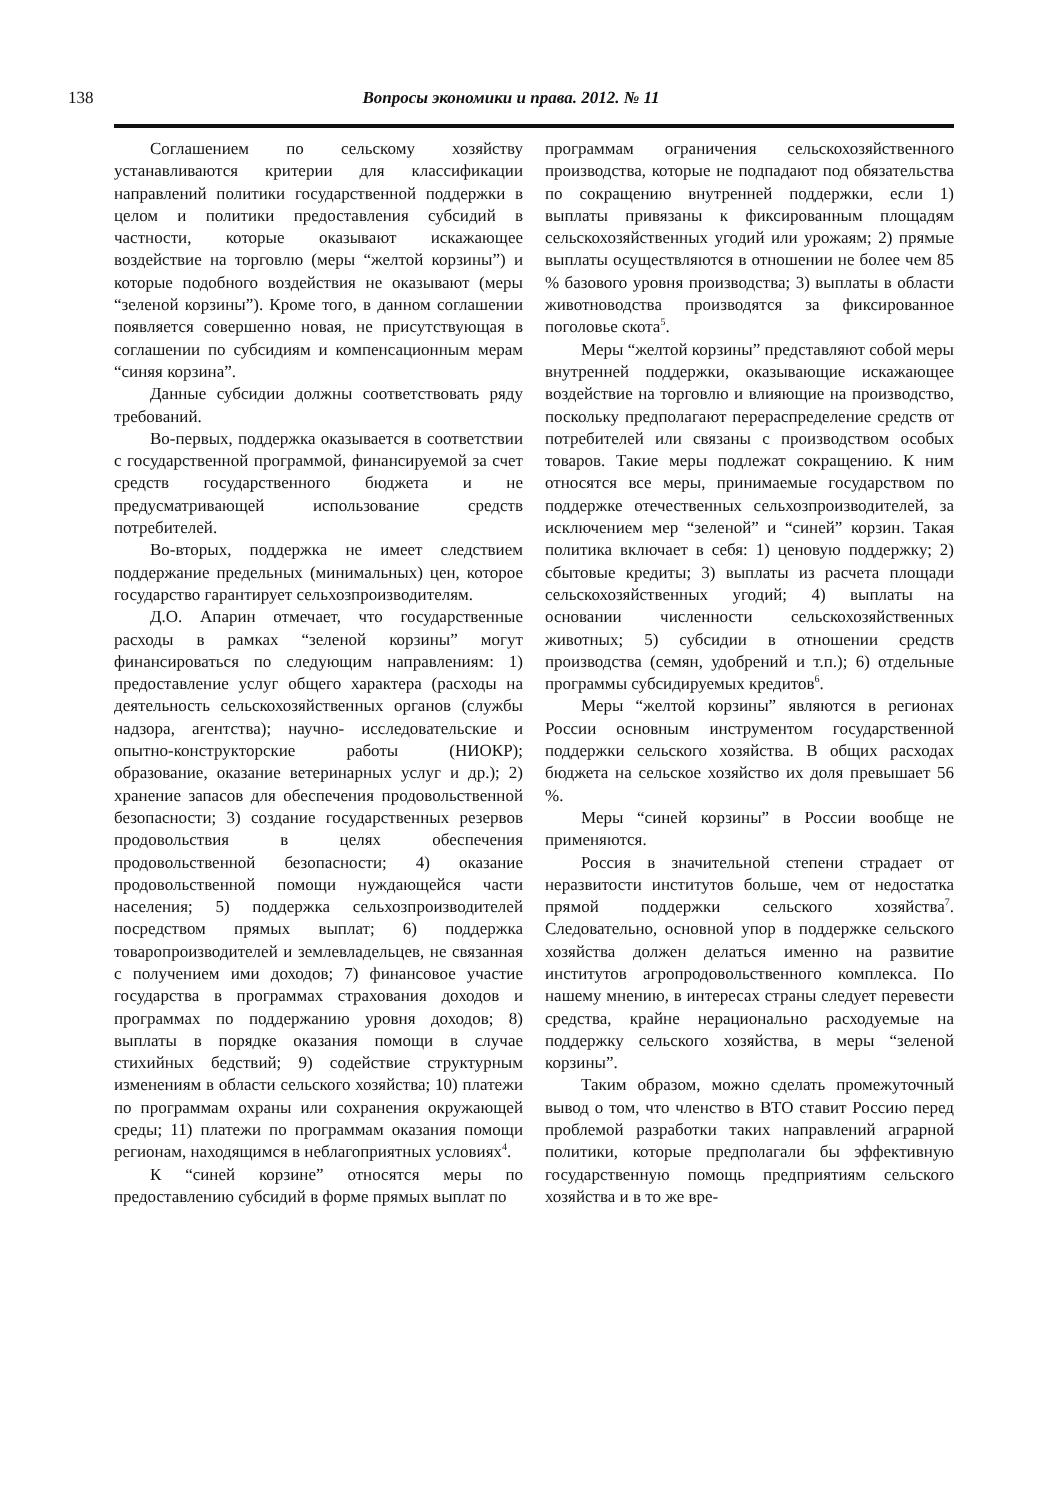138
Вопросы экономики и права. 2012. № 11
Соглашением по сельскому хозяйству устанавливаются критерии для классификации направлений политики государственной поддержки в целом и политики предоставления субсидий в частности, которые оказывают искажающее воздействие на торговлю (меры “желтой корзины”) и которые подобного воздействия не оказывают (меры “зеленой корзины”). Кроме того, в данном соглашении появляется совершенно новая, не присутствующая в соглашении по субсидиям и компенсационным мерам “синяя корзина”.
Данные субсидии должны соответствовать ряду требований.
Во-первых, поддержка оказывается в соответствии с государственной программой, финансируемой за счет средств государственного бюджета и не предусматривающей использование средств потребителей.
Во-вторых, поддержка не имеет следствием поддержание предельных (минимальных) цен, которое государство гарантирует сельхозпроизводителям.
Д.О. Апарин отмечает, что государственные расходы в рамках “зеленой корзины” могут финансироваться по следующим направлениям: 1) предоставление услуг общего характера (расходы на деятельность сельскохозяйственных органов (службы надзора, агентства); научно- исследовательские и опытно-конструкторские работы (НИОКР); образование, оказание ветеринарных услуг и др.); 2) хранение запасов для обеспечения продовольственной безопасности; 3) создание государственных резервов продовольствия в целях обеспечения продовольственной безопасности; 4) оказание продовольственной помощи нуждающейся части населения; 5) поддержка сельхозпроизводителей посредством прямых выплат; 6) поддержка товаропроизводителей и землевладельцев, не связанная с получением ими доходов; 7) финансовое участие государства в программах страхования доходов и программах по поддержанию уровня доходов; 8) выплаты в порядке оказания помощи в случае стихийных бедствий; 9) содействие структурным изменениям в области сельского хозяйства; 10) платежи по программам охраны или сохранения окружающей среды; 11) платежи по программам оказания помощи регионам, находящимся в неблагоприятных условиях<sup>4</sup>.
К “синей корзине” относятся меры по предоставлению субсидий в форме прямых выплат по
программам ограничения сельскохозяйственного производства, которые не подпадают под обязательства по сокращению внутренней поддержки, если 1) выплаты привязаны к фиксированным площадям сельскохозяйственных угодий или урожаям; 2) прямые выплаты осуществляются в отношении не более чем 85 % базового уровня производства; 3) выплаты в области животноводства производятся за фиксированное поголовье скота<sup>5</sup>.
Меры “желтой корзины” представляют собой меры внутренней поддержки, оказывающие искажающее воздействие на торговлю и влияющие на производство, поскольку предполагают перераспределение средств от потребителей или связаны с производством особых товаров. Такие меры подлежат сокращению. К ним относятся все меры, принимаемые государством по поддержке отечественных сельхозпроизводителей, за исключением мер “зеленой” и “синей” корзин. Такая политика включает в себя: 1) ценовую поддержку; 2) сбытовые кредиты; 3) выплаты из расчета площади сельскохозяйственных угодий; 4) выплаты на основании численности сельскохозяйственных животных; 5) субсидии в отношении средств производства (семян, удобрений и т.п.); 6) отдельные программы субсидируемых кредитов<sup>6</sup>.
Меры “желтой корзины” являются в регионах России основным инструментом государственной поддержки сельского хозяйства. В общих расходах бюджета на сельское хозяйство их доля превышает 56 %.
Меры “синей корзины” в России вообще не применяются.
Россия в значительной степени страдает от неразвитости институтов больше, чем от недостатка прямой поддержки сельского хозяйства<sup>7</sup>. Следовательно, основной упор в поддержке сельского хозяйства должен делаться именно на развитие институтов агропродовольственного комплекса. По нашему мнению, в интересах страны следует перевести средства, крайне нерационально расходуемые на поддержку сельского хозяйства, в меры “зеленой корзины”.
Таким образом, можно сделать промежуточный вывод о том, что членство в ВТО ставит Россию перед проблемой разработки таких направлений аграрной политики, которые предполагали бы эффективную государственную помощь предприятиям сельского хозяйства и в то же вре-